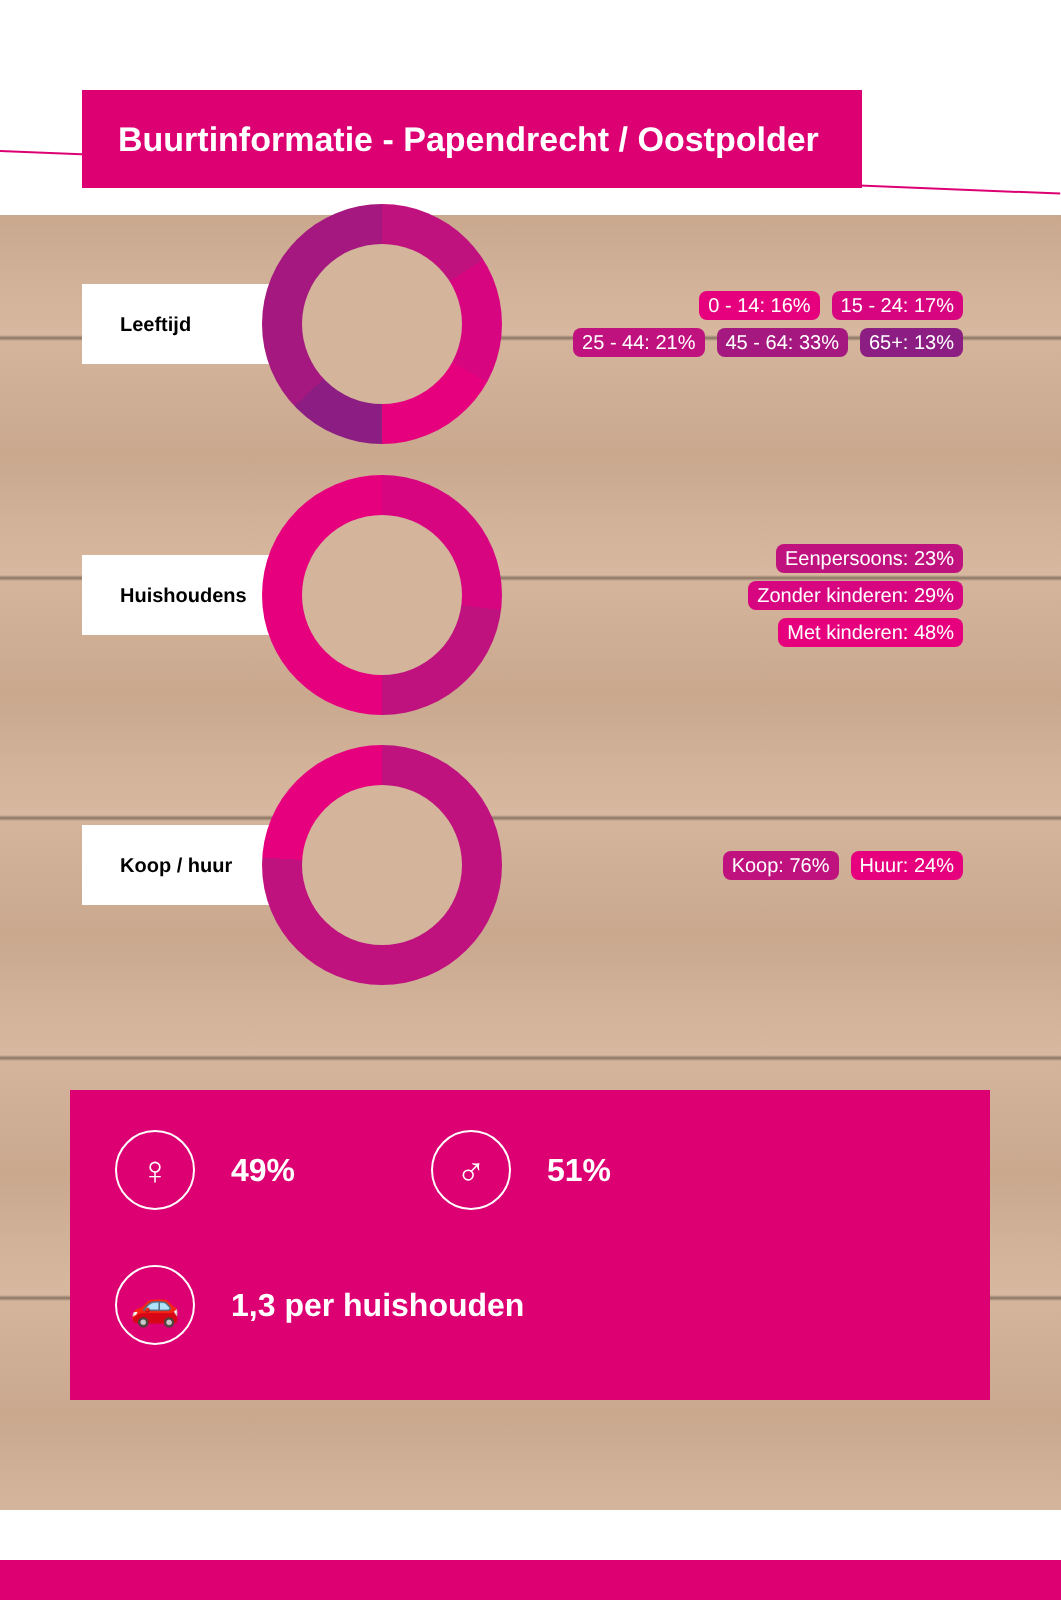Buurtinformatie - Papendrecht / Oostpolder
Leeftijd
0 - 14: 16% 15 - 24: 17%
25 - 44: 21% 45 - 64: 33% 65+: 13%
Huishoudens
Eenpersoons: 23%
Zonder kinderen: 29%
Met kinderen: 48%
Koop / huur
Koop: 76% Huur: 24%
♀ 49% ♂ 51%
🚗 1,3 per huishouden